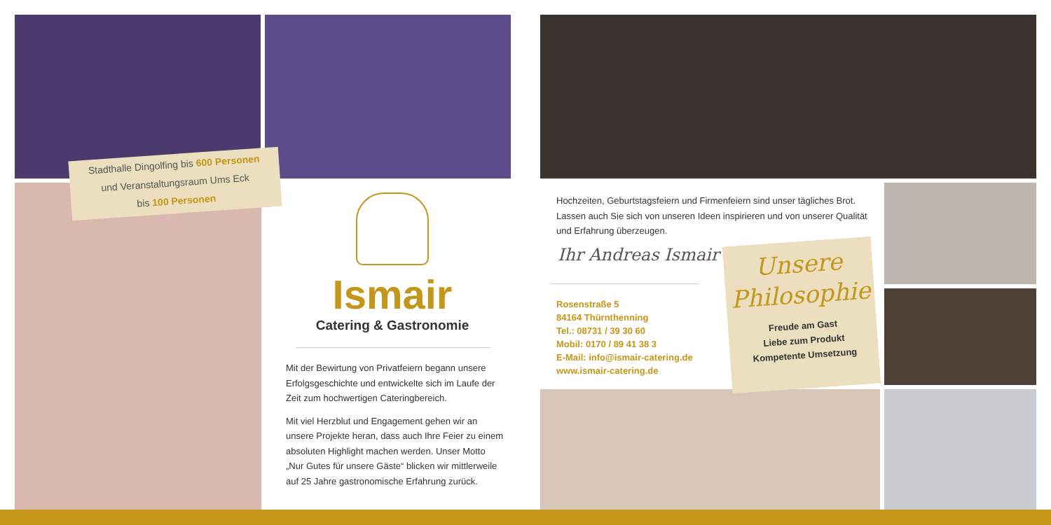Stadthalle Dingolfing bis 600 Personen
und Veranstaltungsraum Ums Eck
bis 100 Personen
Ismair
Catering & Gastronomie
Mit der Bewirtung von Privatfeiern begann unsere Erfolgsgeschichte und entwickelte sich im Laufe der Zeit zum hochwertigen Cateringbereich.
Mit viel Herzblut und Engagement gehen wir an unsere Projekte heran, dass auch Ihre Feier zu einem absoluten Highlight machen werden. Unser Motto „Nur Gutes für unsere Gäste“ blicken wir mittlerweile auf 25 Jahre gastronomische Erfahrung zurück.
Hochzeiten, Geburtstagsfeiern und Firmenfeiern sind unser tägliches Brot. Lassen auch Sie sich von unseren Ideen inspirieren und von unserer Qualität und Erfahrung überzeugen.
Ihr Andreas Ismair
Rosenstraße 5
84164 Thürnthenning
Tel.: 08731 / 39 30 60
Mobil: 0170 / 89 41 38 3
E-Mail: info@ismair-catering.de
www.ismair-catering.de
Unsere
Philosophie
Freude am Gast
Liebe zum Produkt
Kompetente Umsetzung